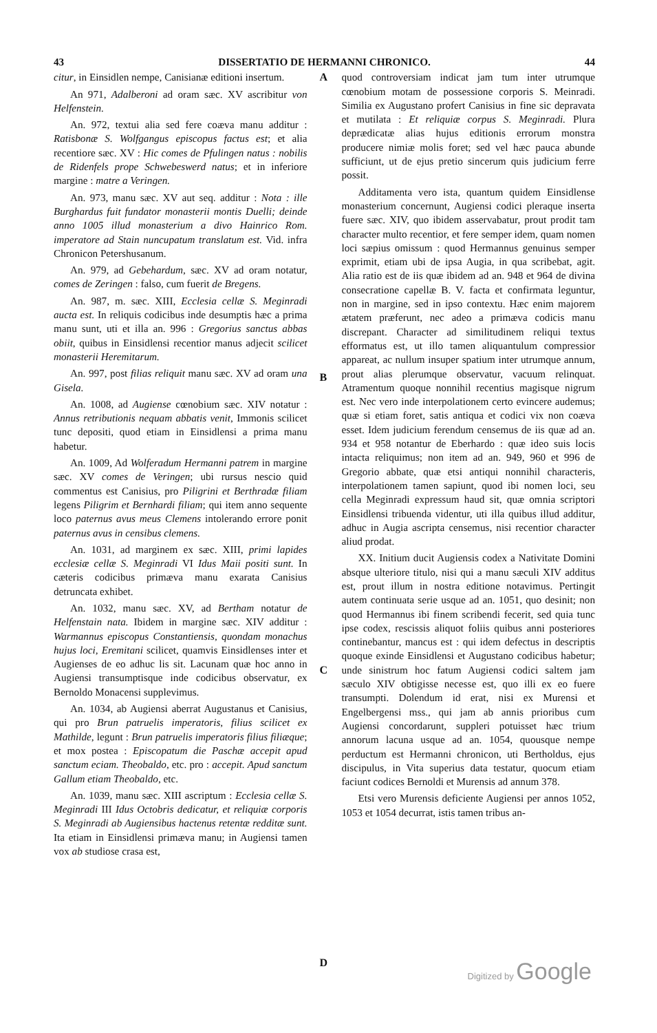43 DISSERTATIO DE HERMANNI CHRONICO. 44
citur, in Einsidlen nempe, Canisianæ editioni insertum.
An 971, Adalberoni ad oram sæc. XV ascribitur von Helfenstein.
An. 972, textui alia sed fere coæva manu additur : Ratisbonæ S. Wolfgangus episcopus factus est; et alia recentiore sæc. XV : Hic comes de Pfulingen natus : nobilis de Ridenfels prope Schwebeswerd natus; et in inferiore margine : matre a Veringen.
An. 973, manu sæc. XV aut seq. additur : Nota : ille Burghardus fuit fundator monasterii montis Duelli; deinde anno 1005 illud monasterium a divo Hainrico Rom. imperatore ad Stain nuncupatum translatum est. Vid. infra Chronicon Petershusanum.
An. 979, ad Gebehardum, sæc. XV ad oram notatur, comes de Zeringen : falso, cum fuerit de Bregens.
An. 987, m. sæc. XIII, Ecclesia cellæ S. Meginradi aucta est. In reliquis codicibus inde desumptis hæc a prima manu sunt, uti et illa an. 996 : Gregorius sanctus abbas obiit, quibus in Einsidlensi recentior manus adjecit scilicet monasterii Heremitarum.
An. 997, post filias reliquit manu sæc. XV ad oram una Gisela.
An. 1008, ad Augiense cœnobium sæc. XIV notatur : Annus retributionis nequam abbatis venit, Immonis scilicet tunc depositi, quod etiam in Einsidlensi a prima manu habetur.
An. 1009, Ad Wolferadum Hermanni patrem in margine sæc. XV comes de Veringen; ubi rursus nescio quid commentus est Canisius, pro Piligrini et Berthradæ filiam legens Piligrim et Bernhardi filiam; qui item anno sequente loco paternus avus meus Clemens intolerando errore ponit paternus avus in censibus clemens.
An. 1031, ad marginem ex sæc. XIII, primi lapides ecclesiæ cellæ S. Meginradi VI Idus Maii positi sunt. In cæteris codicibus primæva manu exarata Canisius detruncata exhibet.
An. 1032, manu sæc. XV, ad Bertham notatur de Helfenstain nata. Ibidem in margine sæc. XIV additur : Warmannus episcopus Constantiensis, quondam monachus hujus loci, Eremitani scilicet, quamvis Einsidlenses inter et Augienses de eo adhuc lis sit. Lacunam quæ hoc anno in Augiensi transumptisque inde codicibus observatur, ex Bernoldo Monacensi supplevimus.
An. 1034, ab Augiensi aberrat Augustanus et Canisius, qui pro Brun patruelis imperatoris, filius scilicet ex Mathilde, legunt : Brun patruelis imperatoris filius filiæque; et mox postea : Episcopatum die Paschæ accepit apud sanctum eciam. Theobaldo, etc. pro : accepit. Apud sanctum Gallum etiam Theobaldo, etc.
An. 1039, manu sæc. XIII ascriptum : Ecclesia cellæ S. Meginradi III Idus Octobris dedicatur, et reliquiæ corporis S. Meginradi ab Augiensibus hactenus retentæ redditæ sunt. Ita etiam in Einsidlensi primæva manu; in Augiensi tamen vox ab studiose crasa est,
A
B
C
D
quod controversiam indicat jam tum inter utrumque cœnobium motam de possessione corporis S. Meinradi. Similia ex Augustano profert Canisius in fine sic depravata et mutilata : Et reliquiæ corpus S. Meginradi. Plura deprædicatæ alias hujus editionis errorum monstra producere nimiæ molis foret; sed vel hæc pauca abunde sufficiunt, ut de ejus pretio sincerum quis judicium ferre possit.
Additamenta vero ista, quantum quidem Einsidlense monasterium concernunt, Augiensi codici pleraque inserta fuere sæc. XIV, quo ibidem asservabatur, prout prodit tam character multo recentior, et fere semper idem, quam nomen loci sæpius omissum : quod Hermannus genuinus semper exprimit, etiam ubi de ipsa Augia, in qua scribebat, agit. Alia ratio est de iis quæ ibidem ad an. 948 et 964 de divina consecratione capellæ B. V. facta et confirmata leguntur, non in margine, sed in ipso contextu. Hæc enim majorem ætatem præferunt, nec adeo a primæva codicis manu discrepant. Character ad similitudinem reliqui textus efformatus est, ut illo tamen aliquantulum compressior appareat, ac nullum insuper spatium inter utrumque annum, prout alias plerumque observatur, vacuum relinquat. Atramentum quoque nonnihil recentius magisque nigrum est. Nec vero inde interpolationem certo evincere audemus; quæ si etiam foret, satis antiqua et codici vix non coæva esset. Idem judicium ferendum censemus de iis quæ ad an. 934 et 958 notantur de Eberhardo : quæ ideo suis locis intacta reliquimus; non item ad an. 949, 960 et 996 de Gregorio abbate, quæ etsi antiqui nonnihil characteris, interpolationem tamen sapiunt, quod ibi nomen loci, seu cella Meginradi expressum haud sit, quæ omnia scriptori Einsidlensi tribuenda videntur, uti illa quibus illud additur, adhuc in Augia ascripta censemus, nisi recentior character aliud prodat.
XX. Initium ducit Augiensis codex a Nativitate Domini absque ulteriore titulo, nisi qui a manu sæculi XIV additus est, prout illum in nostra editione notavimus. Pertingit autem continuata serie usque ad an. 1051, quo desinit; non quod Hermannus ibi finem scribendi fecerit, sed quia tunc ipse codex, rescissis aliquot foliis quibus anni posteriores continebantur, mancus est : qui idem defectus in descriptis quoque exinde Einsidlensi et Augustano codicibus habetur; unde sinistrum hoc fatum Augiensi codici saltem jam sæculo XIV obtigisse necesse est, quo illi ex eo fuere transumpti. Dolendum id erat, nisi ex Murensi et Engelbergensi mss., qui jam ab annis prioribus cum Augiensi concordarunt, suppleri potuisset hæc trium annorum lacuna usque ad an. 1054, quousque nempe perductum est Hermanni chronicon, uti Bertholdus, ejus discipulus, in Vita superius data testatur, quocum etiam faciunt codices Bernoldi et Murensis ad annum 378.
Etsi vero Murensis deficiente Augiensi per annos 1052, 1053 et 1054 decurrat, istis tamen tribus an-
Digitized by Google